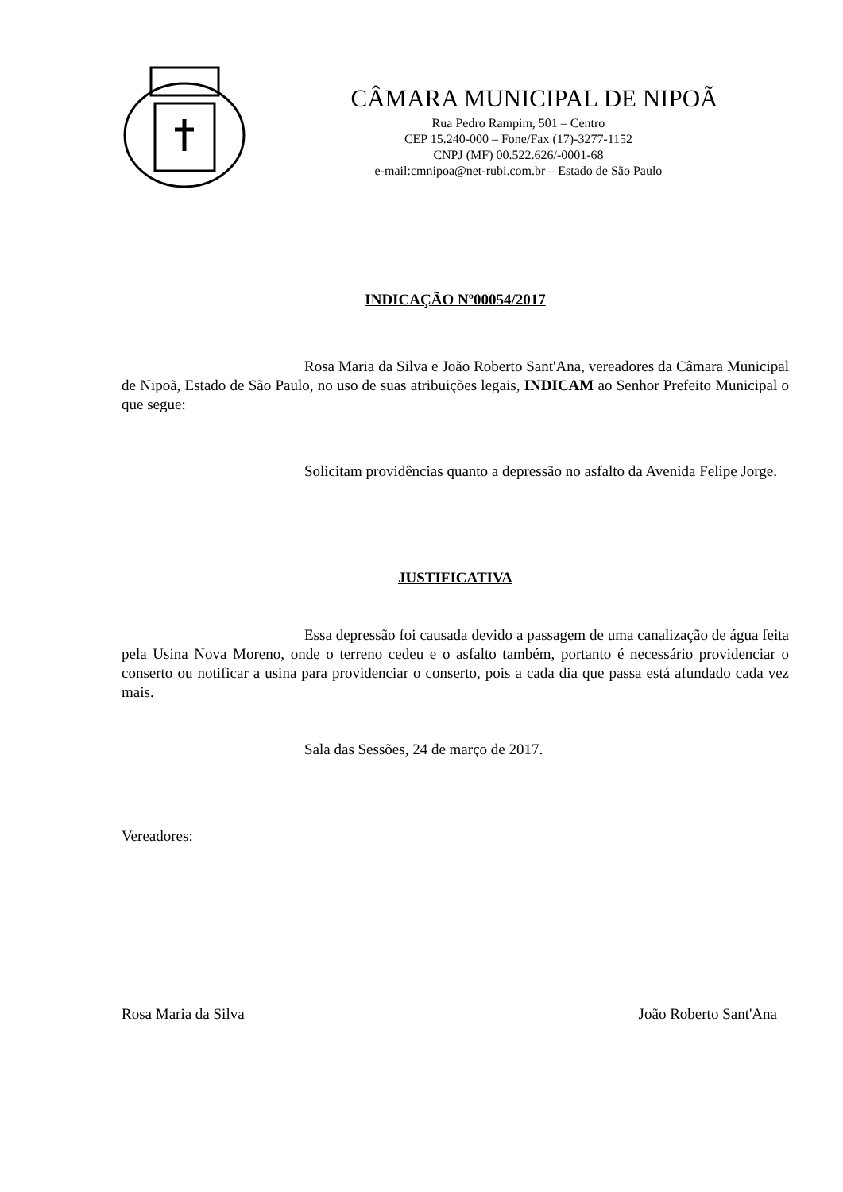CÂMARA MUNICIPAL DE NIPOÃ
Rua Pedro Rampim, 501 – Centro
CEP 15.240-000 – Fone/Fax (17)-3277-1152
CNPJ (MF) 00.522.626/-0001-68
e-mail:cmnipoa@net-rubi.com.br – Estado de São Paulo
INDICAÇÃO Nº00054/2017
Rosa Maria da Silva e João Roberto Sant'Ana, vereadores da Câmara Municipal de Nipoã, Estado de São Paulo, no uso de suas atribuições legais, INDICAM ao Senhor Prefeito Municipal o que segue:
Solicitam providências quanto a depressão no asfalto da Avenida Felipe Jorge.
JUSTIFICATIVA
Essa depressão foi causada devido a passagem de uma canalização de água feita pela Usina Nova Moreno, onde o terreno cedeu e o asfalto também, portanto é necessário providenciar o conserto ou notificar a usina para providenciar o conserto, pois a cada dia que passa está afundado cada vez mais.
Sala das Sessões, 24 de março de 2017.
Vereadores:
Rosa Maria da Silva João Roberto Sant'Ana